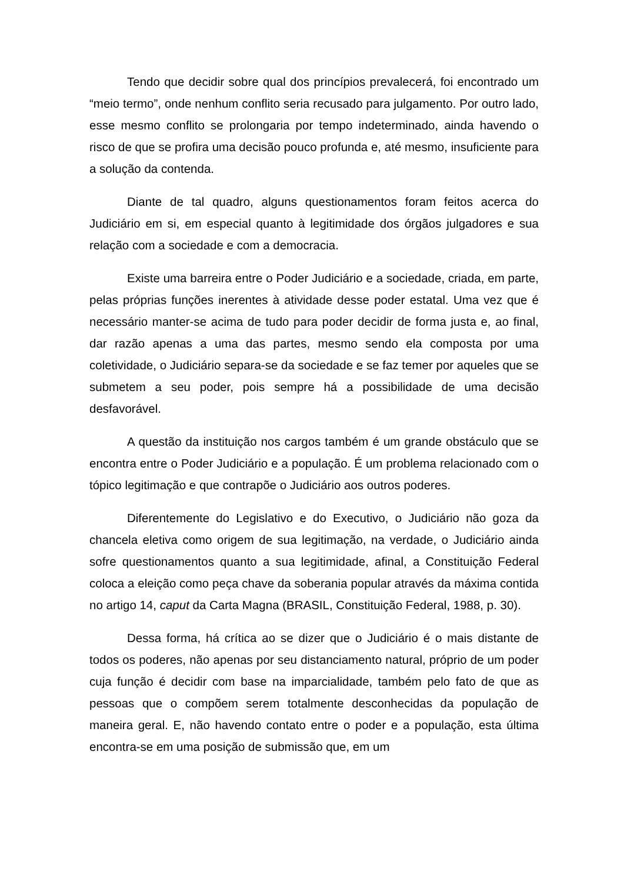Tendo que decidir sobre qual dos princípios prevalecerá, foi encontrado um “meio termo”, onde nenhum conflito seria recusado para julgamento. Por outro lado, esse mesmo conflito se prolongaria por tempo indeterminado, ainda havendo o risco de que se profira uma decisão pouco profunda e, até mesmo, insuficiente para a solução da contenda.
Diante de tal quadro, alguns questionamentos foram feitos acerca do Judiciário em si, em especial quanto à legitimidade dos órgãos julgadores e sua relação com a sociedade e com a democracia.
Existe uma barreira entre o Poder Judiciário e a sociedade, criada, em parte, pelas próprias funções inerentes à atividade desse poder estatal. Uma vez que é necessário manter-se acima de tudo para poder decidir de forma justa e, ao final, dar razão apenas a uma das partes, mesmo sendo ela composta por uma coletividade, o Judiciário separa-se da sociedade e se faz temer por aqueles que se submetem a seu poder, pois sempre há a possibilidade de uma decisão desfavorável.
A questão da instituição nos cargos também é um grande obstáculo que se encontra entre o Poder Judiciário e a população. É um problema relacionado com o tópico legitimação e que contrapõe o Judiciário aos outros poderes.
Diferentemente do Legislativo e do Executivo, o Judiciário não goza da chancela eletiva como origem de sua legitimação, na verdade, o Judiciário ainda sofre questionamentos quanto a sua legitimidade, afinal, a Constituição Federal coloca a eleição como peça chave da soberania popular através da máxima contida no artigo 14, caput da Carta Magna (BRASIL, Constituição Federal, 1988, p. 30).
Dessa forma, há crítica ao se dizer que o Judiciário é o mais distante de todos os poderes, não apenas por seu distanciamento natural, próprio de um poder cuja função é decidir com base na imparcialidade, também pelo fato de que as pessoas que o compõem serem totalmente desconhecidas da população de maneira geral. E, não havendo contato entre o poder e a população, esta última encontra-se em uma posição de submissão que, em um